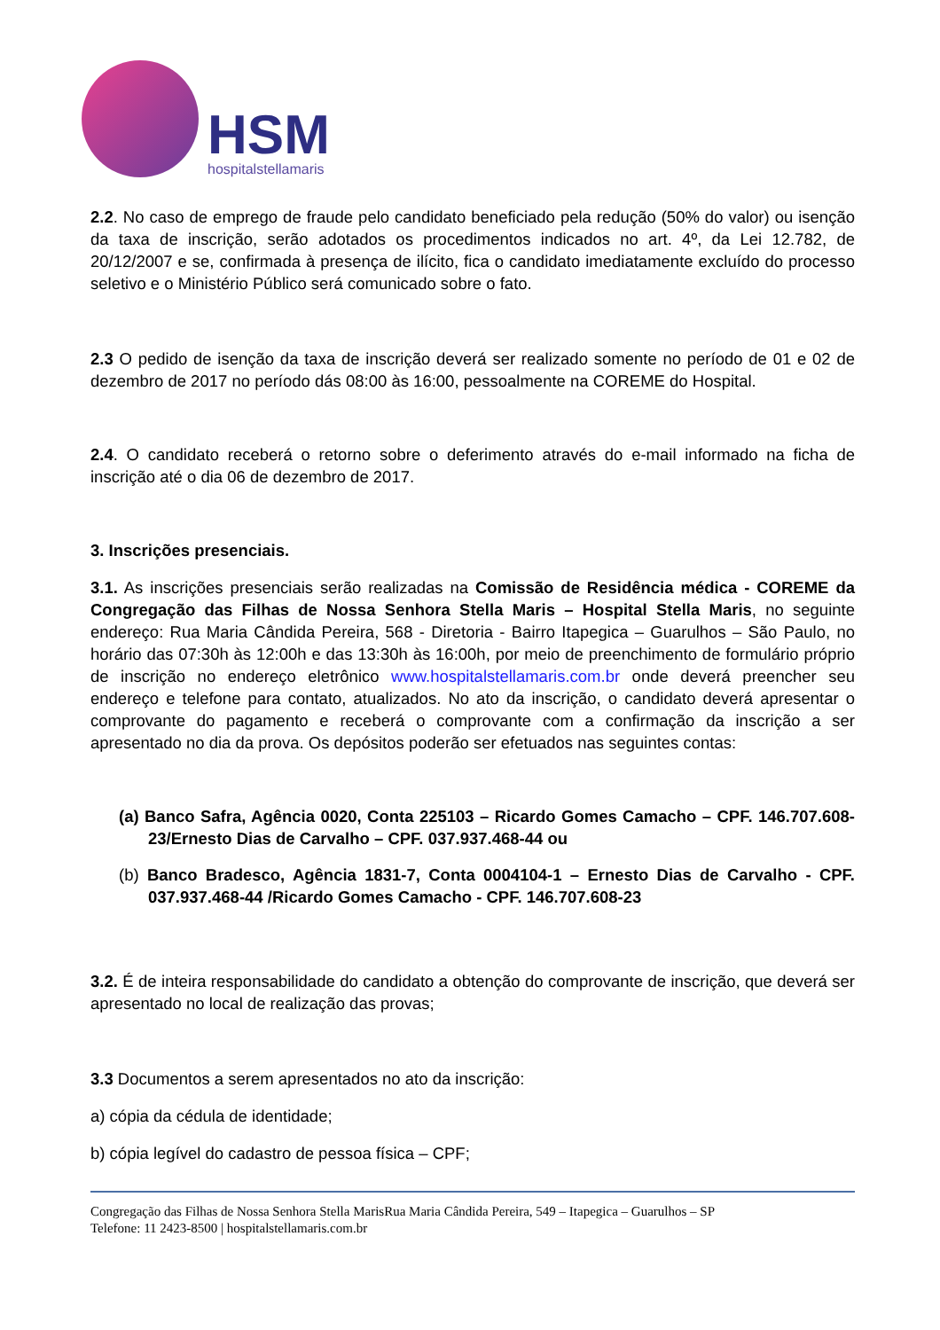HSM
hospitalstellamaris
2.2. No caso de emprego de fraude pelo candidato beneficiado pela redução (50% do valor) ou isenção da taxa de inscrição, serão adotados os procedimentos indicados no art. 4º, da Lei 12.782, de 20/12/2007 e se, confirmada à presença de ilícito, fica o candidato imediatamente excluído do processo seletivo e o Ministério Público será comunicado sobre o fato.
2.3 O pedido de isenção da taxa de inscrição deverá ser realizado somente no período de 01 e 02 de dezembro de 2017 no período dás 08:00 às 16:00, pessoalmente na COREME do Hospital.
2.4. O candidato receberá o retorno sobre o deferimento através do e-mail informado na ficha de inscrição até o dia 06 de dezembro de 2017.
3. Inscrições presenciais.
3.1. As inscrições presenciais serão realizadas na Comissão de Residência médica - COREME da Congregação das Filhas de Nossa Senhora Stella Maris – Hospital Stella Maris, no seguinte endereço: Rua Maria Cândida Pereira, 568 - Diretoria - Bairro Itapegica – Guarulhos – São Paulo, no horário das 07:30h às 12:00h e das 13:30h às 16:00h, por meio de preenchimento de formulário próprio de inscrição no endereço eletrônico www.hospitalstellamaris.com.br onde deverá preencher seu endereço e telefone para contato, atualizados. No ato da inscrição, o candidato deverá apresentar o comprovante do pagamento e receberá o comprovante com a confirmação da inscrição a ser apresentado no dia da prova. Os depósitos poderão ser efetuados nas seguintes contas:
(a) Banco Safra, Agência 0020, Conta 225103 – Ricardo Gomes Camacho – CPF. 146.707.608-23/Ernesto Dias de Carvalho – CPF. 037.937.468-44 ou
(b) Banco Bradesco, Agência 1831-7, Conta 0004104-1 – Ernesto Dias de Carvalho - CPF. 037.937.468-44 /Ricardo Gomes Camacho - CPF. 146.707.608-23
3.2. É de inteira responsabilidade do candidato a obtenção do comprovante de inscrição, que deverá ser apresentado no local de realização das provas;
3.3 Documentos a serem apresentados no ato da inscrição:
a) cópia da cédula de identidade;
b) cópia legível do cadastro de pessoa física – CPF;
Congregação das Filhas de Nossa Senhora Stella MarisRua Maria Cândida Pereira, 549 – Itapegica – Guarulhos – SP
Telefone: 11 2423-8500 | hospitalstellamaris.com.br